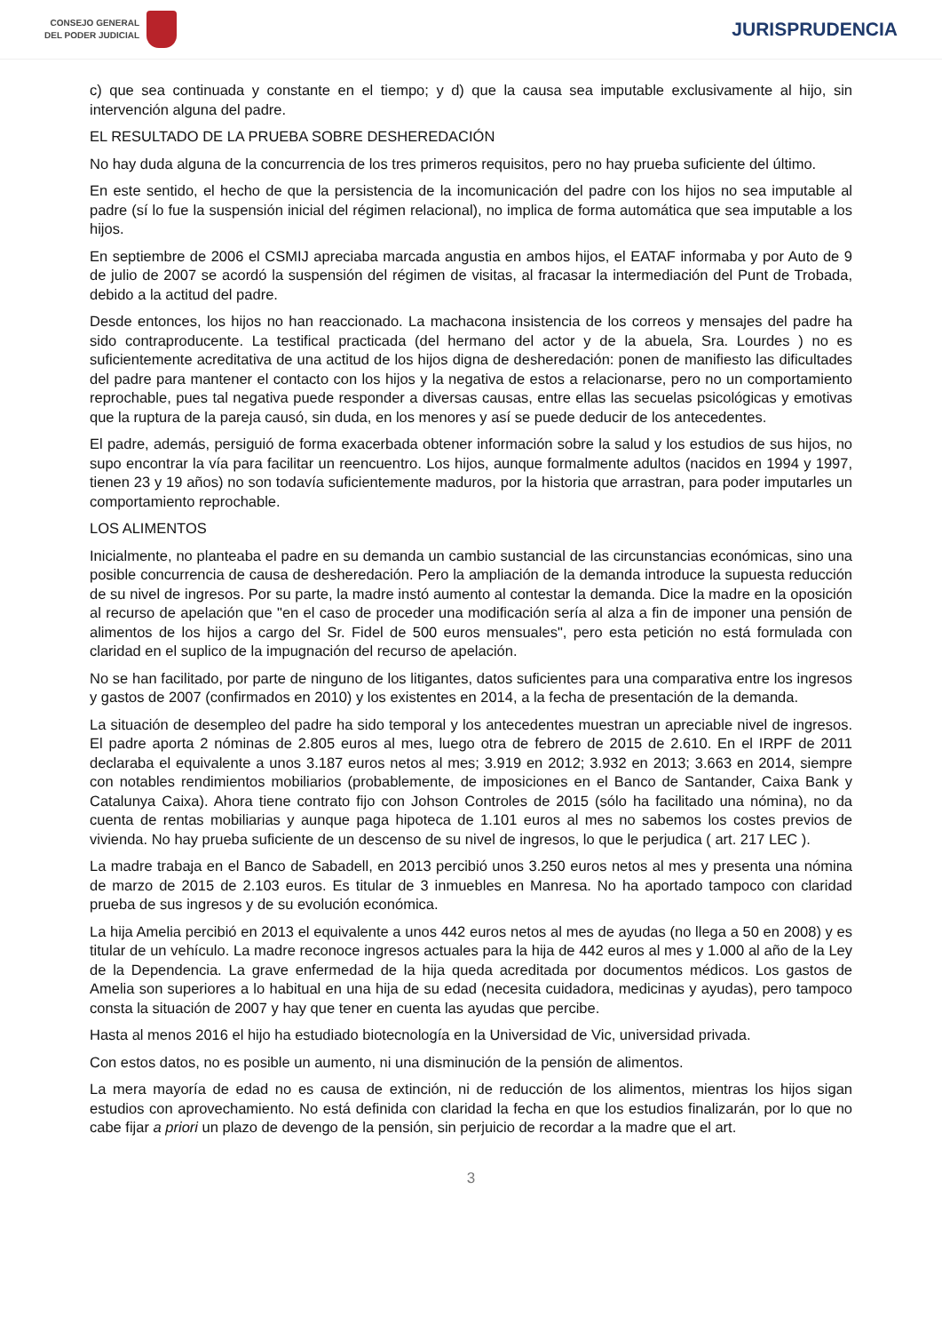CONSEJO GENERAL
DEL PODER JUDICIAL
JURISPRUDENCIA
c) que sea continuada y constante en el tiempo; y d) que la causa sea imputable exclusivamente al hijo, sin intervención alguna del padre.
EL RESULTADO DE LA PRUEBA SOBRE DESHEREDACIÓN
No hay duda alguna de la concurrencia de los tres primeros requisitos, pero no hay prueba suficiente del último.
En este sentido, el hecho de que la persistencia de la incomunicación del padre con los hijos no sea imputable al padre (sí lo fue la suspensión inicial del régimen relacional), no implica de forma automática que sea imputable a los hijos.
En septiembre de 2006 el CSMIJ apreciaba marcada angustia en ambos hijos, el EATAF informaba y por Auto de 9 de julio de 2007 se acordó la suspensión del régimen de visitas, al fracasar la intermediación del Punt de Trobada, debido a la actitud del padre.
Desde entonces, los hijos no han reaccionado. La machacona insistencia de los correos y mensajes del padre ha sido contraproducente. La testifical practicada (del hermano del actor y de la abuela, Sra. Lourdes ) no es suficientemente acreditativa de una actitud de los hijos digna de desheredación: ponen de manifiesto las dificultades del padre para mantener el contacto con los hijos y la negativa de estos a relacionarse, pero no un comportamiento reprochable, pues tal negativa puede responder a diversas causas, entre ellas las secuelas psicológicas y emotivas que la ruptura de la pareja causó, sin duda, en los menores y así se puede deducir de los antecedentes.
El padre, además, persiguió de forma exacerbada obtener información sobre la salud y los estudios de sus hijos, no supo encontrar la vía para facilitar un reencuentro. Los hijos, aunque formalmente adultos (nacidos en 1994 y 1997, tienen 23 y 19 años) no son todavía suficientemente maduros, por la historia que arrastran, para poder imputarles un comportamiento reprochable.
LOS ALIMENTOS
Inicialmente, no planteaba el padre en su demanda un cambio sustancial de las circunstancias económicas, sino una posible concurrencia de causa de desheredación. Pero la ampliación de la demanda introduce la supuesta reducción de su nivel de ingresos. Por su parte, la madre instó aumento al contestar la demanda. Dice la madre en la oposición al recurso de apelación que "en el caso de proceder una modificación sería al alza a fin de imponer una pensión de alimentos de los hijos a cargo del Sr. Fidel de 500 euros mensuales", pero esta petición no está formulada con claridad en el suplico de la impugnación del recurso de apelación.
No se han facilitado, por parte de ninguno de los litigantes, datos suficientes para una comparativa entre los ingresos y gastos de 2007 (confirmados en 2010) y los existentes en 2014, a la fecha de presentación de la demanda.
La situación de desempleo del padre ha sido temporal y los antecedentes muestran un apreciable nivel de ingresos. El padre aporta 2 nóminas de 2.805 euros al mes, luego otra de febrero de 2015 de 2.610. En el IRPF de 2011 declaraba el equivalente a unos 3.187 euros netos al mes; 3.919 en 2012; 3.932 en 2013; 3.663 en 2014, siempre con notables rendimientos mobiliarios (probablemente, de imposiciones en el Banco de Santander, Caixa Bank y Catalunya Caixa). Ahora tiene contrato fijo con Johson Controles de 2015 (sólo ha facilitado una nómina), no da cuenta de rentas mobiliarias y aunque paga hipoteca de 1.101 euros al mes no sabemos los costes previos de vivienda. No hay prueba suficiente de un descenso de su nivel de ingresos, lo que le perjudica ( art. 217 LEC ).
La madre trabaja en el Banco de Sabadell, en 2013 percibió unos 3.250 euros netos al mes y presenta una nómina de marzo de 2015 de 2.103 euros. Es titular de 3 inmuebles en Manresa. No ha aportado tampoco con claridad prueba de sus ingresos y de su evolución económica.
La hija Amelia percibió en 2013 el equivalente a unos 442 euros netos al mes de ayudas (no llega a 50 en 2008) y es titular de un vehículo. La madre reconoce ingresos actuales para la hija de 442 euros al mes y 1.000 al año de la Ley de la Dependencia. La grave enfermedad de la hija queda acreditada por documentos médicos. Los gastos de Amelia son superiores a lo habitual en una hija de su edad (necesita cuidadora, medicinas y ayudas), pero tampoco consta la situación de 2007 y hay que tener en cuenta las ayudas que percibe.
Hasta al menos 2016 el hijo ha estudiado biotecnología en la Universidad de Vic, universidad privada.
Con estos datos, no es posible un aumento, ni una disminución de la pensión de alimentos.
La mera mayoría de edad no es causa de extinción, ni de reducción de los alimentos, mientras los hijos sigan estudios con aprovechamiento. No está definida con claridad la fecha en que los estudios finalizarán, por lo que no cabe fijar a priori un plazo de devengo de la pensión, sin perjuicio de recordar a la madre que el art.
3